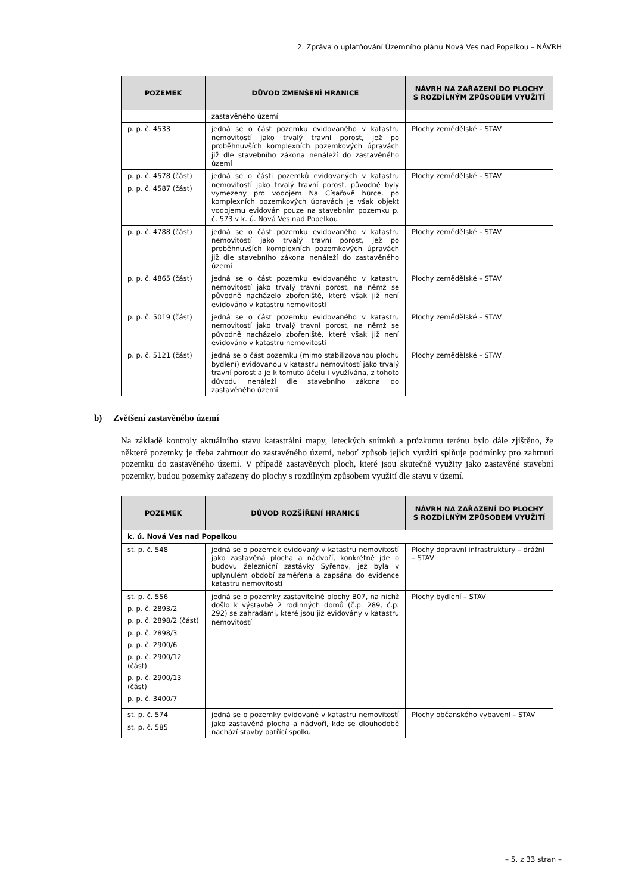2. Zpráva o uplatňování Územního plánu Nová Ves nad Popelkou – NÁVRH
| POZEMEK | DŮVOD ZMENŠENÍ HRANICE | NÁVRH NA ZAŘAZENÍ DO PLOCHY S ROZDÍLNÝM ZPŮSOBEM VYUŽITÍ |
| --- | --- | --- |
| | zastavěného území | |
| p. p. č. 4533 | jedná se o část pozemku evidovaného v katastru nemovitostí jako trvalý travní porost, jež po proběhnuvších komplexních pozemkových úpravách již dle stavebního zákona nenáleží do zastavěného území | Plochy zemědělské – STAV |
| p. p. č. 4578 (část) p. p. č. 4587 (část) | jedná se o části pozemků evidovaných v katastru nemovitostí jako trvalý travní porost, původně byly vymezeny pro vodojem Na Císařově hůrce, po komplexních pozemkových úpravách je však objekt vodojemu evidován pouze na stavebním pozemku p. č. 573 v k. ú. Nová Ves nad Popelkou | Plochy zemědělské – STAV |
| p. p. č. 4788 (část) | jedná se o část pozemku evidovaného v katastru nemovitostí jako trvalý travní porost, jež po proběhnuvších komplexních pozemkových úpravách již dle stavebního zákona nenáleží do zastavěného území | Plochy zemědělské – STAV |
| p. p. č. 4865 (část) | jedná se o část pozemku evidovaného v katastru nemovitostí jako trvalý travní porost, na němž se původně nacházelo zbořeniště, které však již není evidováno v katastru nemovitostí | Plochy zemědělské – STAV |
| p. p. č. 5019 (část) | jedná se o část pozemku evidovaného v katastru nemovitostí jako trvalý travní porost, na němž se původně nacházelo zbořeniště, které však již není evidováno v katastru nemovitostí | Plochy zemědělské – STAV |
| p. p. č. 5121 (část) | jedná se o část pozemku (mimo stabilizovanou plochu bydlení) evidovanou v katastru nemovitostí jako trvalý travní porost a je k tomuto účelu i využívána, z tohoto důvodu nenáleží dle stavebního zákona do zastavěného území | Plochy zemědělské – STAV |
b) Zvětšení zastavěného území
Na základě kontroly aktuálního stavu katastrální mapy, leteckých snímků a průzkumu terénu bylo dále zjištěno, že některé pozemky je třeba zahrnout do zastavěného území, neboť způsob jejich využití splňuje podmínky pro zahrnutí pozemku do zastavěného území. V případě zastavěných ploch, které jsou skutečně využity jako zastavěné stavební pozemky, budou pozemky zařazeny do plochy s rozdílným způsobem využití dle stavu v území.
| POZEMEK | DŮVOD ROZŠÍŘENÍ HRANICE | NÁVRH NA ZAŘAZENÍ DO PLOCHY S ROZDÍLNÝM ZPŮSOBEM VYUŽITÍ |
| --- | --- | --- |
| k. ú. Nová Ves nad Popelkou | | |
| st. p. č. 548 | jedná se o pozemek evidovaný v katastru nemovitostí jako zastavěná plocha a nádvoří, konkrétně jde o budovu železniční zastávky Syřenov, jež byla v uplynulém období zaměřena a zapsána do evidence katastru nemovitostí | Plochy dopravní infrastruktury – drážní – STAV |
| st. p. č. 556 p. p. č. 2893/2 p. p. č. 2898/2 (část) p. p. č. 2898/3 p. p. č. 2900/6 p. p. č. 2900/12 (část) p. p. č. 2900/13 (část) p. p. č. 3400/7 | jedná se o pozemky zastavitelné plochy B07, na nichž došlo k výstavbě 2 rodinných domů (č.p. 289, č.p. 292) se zahradami, které jsou již evidovány v katastru nemovitostí | Plochy bydlení – STAV |
| st. p. č. 574 st. p. č. 585 | jedná se o pozemky evidované v katastru nemovitostí jako zastavěná plocha a nádvoří, kde se dlouhodobě nachází stavby patřící spolku | Plochy občanského vybavení – STAV |
– 5. z 33 stran –